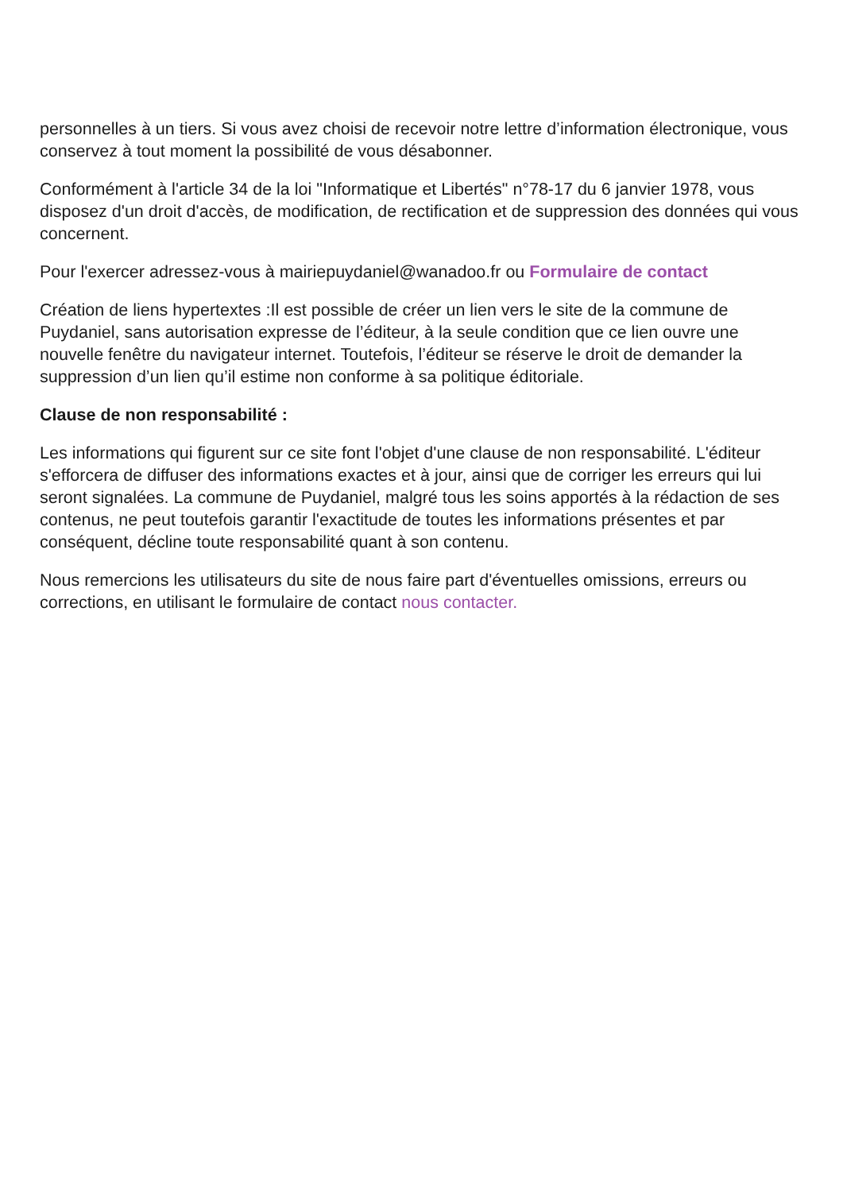personnelles à un tiers. Si vous avez choisi de recevoir notre lettre d’information électronique, vous conservez à tout moment la possibilité de vous désabonner.
Conformément à l'article 34 de la loi "Informatique et Libertés" n°78-17 du 6 janvier 1978, vous disposez d'un droit d'accès, de modification, de rectification et de suppression des données qui vous concernent.
Pour l'exercer adressez-vous à mairiepuydaniel@wanadoo.fr ou Formulaire de contact
Création de liens hypertextes :Il est possible de créer un lien vers le site de la commune de Puydaniel, sans autorisation expresse de l’éditeur, à la seule condition que ce lien ouvre une nouvelle fenêtre du navigateur internet. Toutefois, l’éditeur se réserve le droit de demander la suppression d’un lien qu’il estime non conforme à sa politique éditoriale.
Clause de non responsabilité :
Les informations qui figurent sur ce site font l'objet d'une clause de non responsabilité. L'éditeur s'efforcera de diffuser des informations exactes et à jour, ainsi que de corriger les erreurs qui lui seront signalées. La commune de Puydaniel, malgré tous les soins apportés à la rédaction de ses contenus, ne peut toutefois garantir l'exactitude de toutes les informations présentes et par conséquent, décline toute responsabilité quant à son contenu.
Nous remercions les utilisateurs du site de nous faire part d'éventuelles omissions, erreurs ou corrections, en utilisant le formulaire de contact nous contacter.